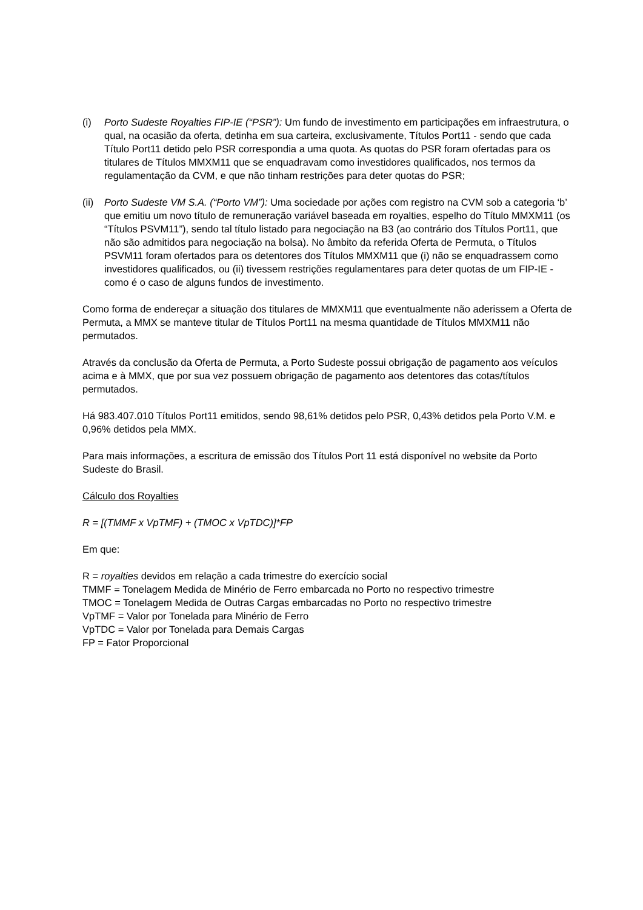(i) Porto Sudeste Royalties FIP-IE (“PSR”): Um fundo de investimento em participações em infraestrutura, o qual, na ocasião da oferta, detinha em sua carteira, exclusivamente, Títulos Port11 - sendo que cada Título Port11 detido pelo PSR correspondia a uma quota. As quotas do PSR foram ofertadas para os titulares de Títulos MMXM11 que se enquadravam como investidores qualificados, nos termos da regulamentação da CVM, e que não tinham restrições para deter quotas do PSR;
(ii)
Porto Sudeste VM S.A. (“Porto VM”): Uma sociedade por ações com registro na CVM sob a categoria ‘b’ que emitiu um novo título de remuneração variável baseada em royalties, espelho do Título MMXM11 (os “Títulos PSVM11”), sendo tal título listado para negociação na B3 (ao contrário dos Títulos Port11, que não são admitidos para negociação na bolsa). No âmbito da referida Oferta de Permuta, o Títulos PSVM11 foram ofertados para os detentores dos Títulos MMXM11 que (i) não se enquadrassem como investidores qualificados, ou (ii) tivessem restrições regulamentares para deter quotas de um FIP-IE - como é o caso de alguns fundos de investimento.
Como forma de endereçar a situação dos titulares de MMXM11 que eventualmente não aderissem a Oferta de Permuta, a MMX se manteve titular de Títulos Port11 na mesma quantidade de Títulos MMXM11 não permutados.
Através da conclusão da Oferta de Permuta, a Porto Sudeste possui obrigação de pagamento aos veículos acima e à MMX, que por sua vez possuem obrigação de pagamento aos detentores das cotas/títulos permutados.
Há 983.407.010 Títulos Port11 emitidos, sendo 98,61% detidos pelo PSR, 0,43% detidos pela Porto V.M. e 0,96% detidos pela MMX.
Para mais informações, a escritura de emissão dos Títulos Port 11 está disponível no website da Porto Sudeste do Brasil.
Cálculo dos Royalties
R = [(TMMF x VpTMF) + (TMOC x VpTDC)]*FP
Em que:
R = royalties devidos em relação a cada trimestre do exercício social
TMMF = Tonelagem Medida de Minério de Ferro embarcada no Porto no respectivo trimestre
TMOC = Tonelagem Medida de Outras Cargas embarcadas no Porto no respectivo trimestre
VpTMF = Valor por Tonelada para Minério de Ferro
VpTDC = Valor por Tonelada para Demais Cargas
FP = Fator Proporcional